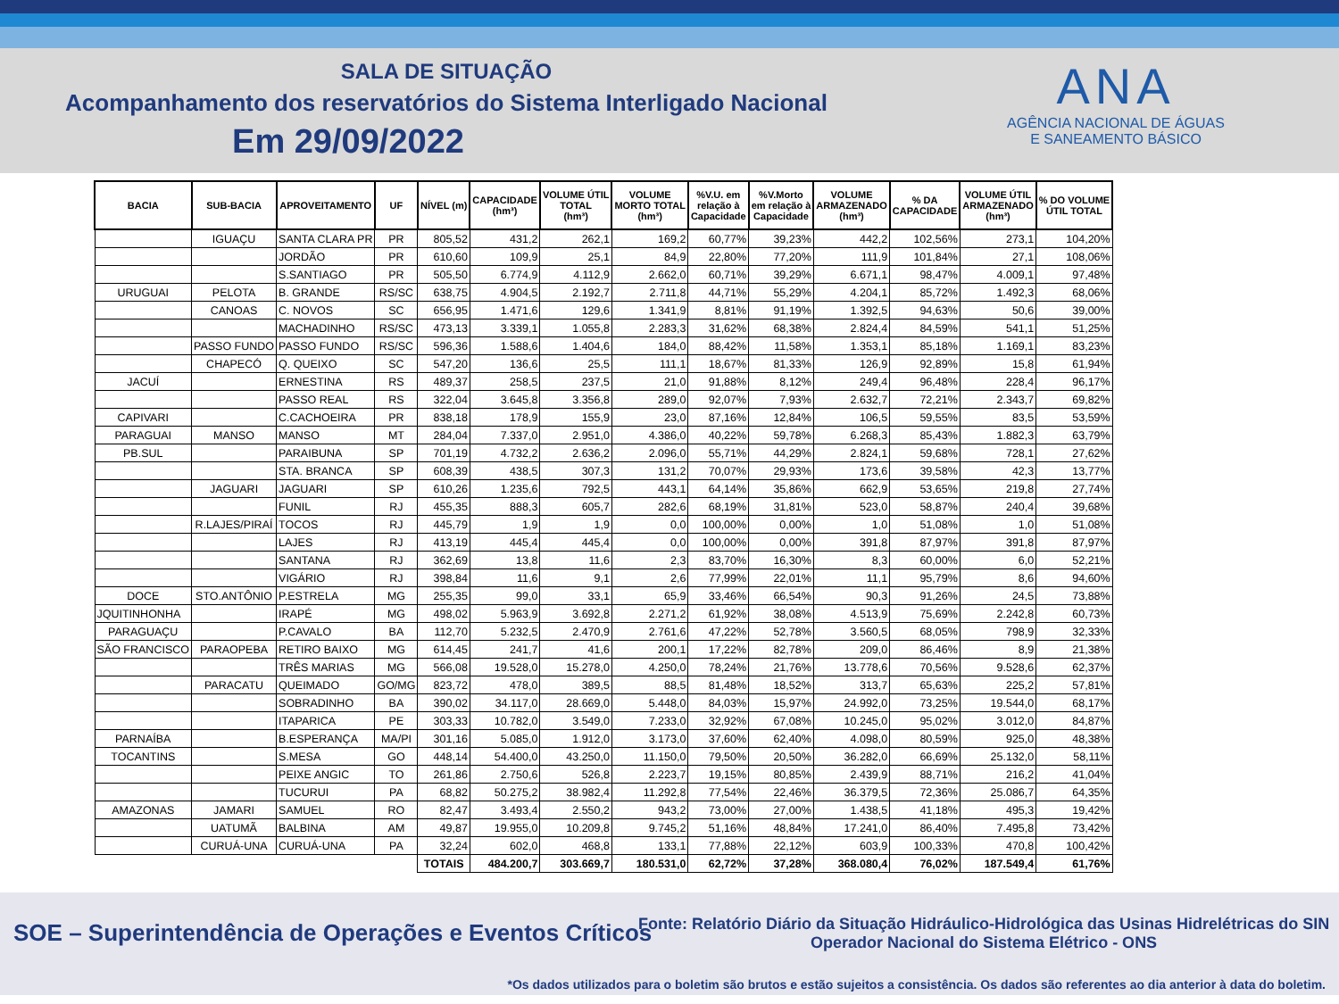SALA DE SITUAÇÃO
Acompanhamento dos reservatórios do Sistema Interligado Nacional
Em 29/09/2022
ANA
AGÊNCIA NACIONAL DE ÁGUAS
E SANEAMENTO BÁSICO
| BACIA | SUB-BACIA | APROVEITAMENTO | UF | NÍVEL (m) | CAPACIDADE (hm³) | VOLUME ÚTIL TOTAL (hm³) | VOLUME MORTO TOTAL (hm³) | %V.U. em relação à Capacidade | %V.Morto em relação à Capacidade | VOLUME ARMAZENADO (hm³) | % DA CAPACIDADE | VOLUME ÚTIL ARMAZENADO (hm³) | % DO VOLUME ÚTIL TOTAL |
| --- | --- | --- | --- | --- | --- | --- | --- | --- | --- | --- | --- | --- | --- |
| | IGUAÇU | SANTA CLARA PR | PR | 805,52 | 431,2 | 262,1 | 169,2 | 60,77% | 39,23% | 442,2 | 102,56% | 273,1 | 104,20% |
| | | JORDÃO | PR | 610,60 | 109,9 | 25,1 | 84,9 | 22,80% | 77,20% | 111,9 | 101,84% | 27,1 | 108,06% |
| | | S.SANTIAGO | PR | 505,50 | 6.774,9 | 4.112,9 | 2.662,0 | 60,71% | 39,29% | 6.671,1 | 98,47% | 4.009,1 | 97,48% |
| URUGUAI | PELOTA | B. GRANDE | RS/SC | 638,75 | 4.904,5 | 2.192,7 | 2.711,8 | 44,71% | 55,29% | 4.204,1 | 85,72% | 1.492,3 | 68,06% |
| | CANOAS | C. NOVOS | SC | 656,95 | 1.471,6 | 129,6 | 1.341,9 | 8,81% | 91,19% | 1.392,5 | 94,63% | 50,6 | 39,00% |
| | | MACHADINHO | RS/SC | 473,13 | 3.339,1 | 1.055,8 | 2.283,3 | 31,62% | 68,38% | 2.824,4 | 84,59% | 541,1 | 51,25% |
| | PASSO FUNDO | PASSO FUNDO | RS/SC | 596,36 | 1.588,6 | 1.404,6 | 184,0 | 88,42% | 11,58% | 1.353,1 | 85,18% | 1.169,1 | 83,23% |
| | CHAPECÓ | Q. QUEIXO | SC | 547,20 | 136,6 | 25,5 | 111,1 | 18,67% | 81,33% | 126,9 | 92,89% | 15,8 | 61,94% |
| JACUÍ | | ERNESTINA | RS | 489,37 | 258,5 | 237,5 | 21,0 | 91,88% | 8,12% | 249,4 | 96,48% | 228,4 | 96,17% |
| | | PASSO REAL | RS | 322,04 | 3.645,8 | 3.356,8 | 289,0 | 92,07% | 7,93% | 2.632,7 | 72,21% | 2.343,7 | 69,82% |
| CAPIVARI | | C.CACHOEIRA | PR | 838,18 | 178,9 | 155,9 | 23,0 | 87,16% | 12,84% | 106,5 | 59,55% | 83,5 | 53,59% |
| PARAGUAI | MANSO | MANSO | MT | 284,04 | 7.337,0 | 2.951,0 | 4.386,0 | 40,22% | 59,78% | 6.268,3 | 85,43% | 1.882,3 | 63,79% |
| PB.SUL | | PARAIBUNA | SP | 701,19 | 4.732,2 | 2.636,2 | 2.096,0 | 55,71% | 44,29% | 2.824,1 | 59,68% | 728,1 | 27,62% |
| | | STA. BRANCA | SP | 608,39 | 438,5 | 307,3 | 131,2 | 70,07% | 29,93% | 173,6 | 39,58% | 42,3 | 13,77% |
| | JAGUARI | JAGUARI | SP | 610,26 | 1.235,6 | 792,5 | 443,1 | 64,14% | 35,86% | 662,9 | 53,65% | 219,8 | 27,74% |
| | | FUNIL | RJ | 455,35 | 888,3 | 605,7 | 282,6 | 68,19% | 31,81% | 523,0 | 58,87% | 240,4 | 39,68% |
| | R.LAJES/PIRAÍ | TOCOS | RJ | 445,79 | 1,9 | 1,9 | 0,0 | 100,00% | 0,00% | 1,0 | 51,08% | 1,0 | 51,08% |
| | | LAJES | RJ | 413,19 | 445,4 | 445,4 | 0,0 | 100,00% | 0,00% | 391,8 | 87,97% | 391,8 | 87,97% |
| | | SANTANA | RJ | 362,69 | 13,8 | 11,6 | 2,3 | 83,70% | 16,30% | 8,3 | 60,00% | 6,0 | 52,21% |
| | | VIGÁRIO | RJ | 398,84 | 11,6 | 9,1 | 2,6 | 77,99% | 22,01% | 11,1 | 95,79% | 8,6 | 94,60% |
| DOCE | STO.ANTÔNIO | P.ESTRELA | MG | 255,35 | 99,0 | 33,1 | 65,9 | 33,46% | 66,54% | 90,3 | 91,26% | 24,5 | 73,88% |
| JQUITINHONHA | | IRAPÉ | MG | 498,02 | 5.963,9 | 3.692,8 | 2.271,2 | 61,92% | 38,08% | 4.513,9 | 75,69% | 2.242,8 | 60,73% |
| PARAGUAÇU | | P.CAVALO | BA | 112,70 | 5.232,5 | 2.470,9 | 2.761,6 | 47,22% | 52,78% | 3.560,5 | 68,05% | 798,9 | 32,33% |
| SÃO FRANCISCO | PARAOPEBA | RETIRO BAIXO | MG | 614,45 | 241,7 | 41,6 | 200,1 | 17,22% | 82,78% | 209,0 | 86,46% | 8,9 | 21,38% |
| | | TRÊS MARIAS | MG | 566,08 | 19.528,0 | 15.278,0 | 4.250,0 | 78,24% | 21,76% | 13.778,6 | 70,56% | 9.528,6 | 62,37% |
| | PARACATU | QUEIMADO | GO/MG | 823,72 | 478,0 | 389,5 | 88,5 | 81,48% | 18,52% | 313,7 | 65,63% | 225,2 | 57,81% |
| | | SOBRADINHO | BA | 390,02 | 34.117,0 | 28.669,0 | 5.448,0 | 84,03% | 15,97% | 24.992,0 | 73,25% | 19.544,0 | 68,17% |
| | | ITAPARICA | PE | 303,33 | 10.782,0 | 3.549,0 | 7.233,0 | 32,92% | 67,08% | 10.245,0 | 95,02% | 3.012,0 | 84,87% |
| PARNAÍBA | | B.ESPERANÇA | MA/PI | 301,16 | 5.085,0 | 1.912,0 | 3.173,0 | 37,60% | 62,40% | 4.098,0 | 80,59% | 925,0 | 48,38% |
| TOCANTINS | | S.MESA | GO | 448,14 | 54.400,0 | 43.250,0 | 11.150,0 | 79,50% | 20,50% | 36.282,0 | 66,69% | 25.132,0 | 58,11% |
| | | PEIXE ANGIC | TO | 261,86 | 2.750,6 | 526,8 | 2.223,7 | 19,15% | 80,85% | 2.439,9 | 88,71% | 216,2 | 41,04% |
| | | TUCURUI | PA | 68,82 | 50.275,2 | 38.982,4 | 11.292,8 | 77,54% | 22,46% | 36.379,5 | 72,36% | 25.086,7 | 64,35% |
| AMAZONAS | JAMARI | SAMUEL | RO | 82,47 | 3.493,4 | 2.550,2 | 943,2 | 73,00% | 27,00% | 1.438,5 | 41,18% | 495,3 | 19,42% |
| | UATUMÃ | BALBINA | AM | 49,87 | 19.955,0 | 10.209,8 | 9.745,2 | 51,16% | 48,84% | 17.241,0 | 86,40% | 7.495,8 | 73,42% |
| | CURUÁ-UNA | CURUÁ-UNA | PA | 32,24 | 602,0 | 468,8 | 133,1 | 77,88% | 22,12% | 603,9 | 100,33% | 470,8 | 100,42% |
| | | | | TOTAIS | 484.200,7 | 303.669,7 | 180.531,0 | 62,72% | 37,28% | 368.080,4 | 76,02% | 187.549,4 | 61,76% |
SOE – Superintendência de Operações e Eventos Críticos
Fonte: Relatório Diário da Situação Hidráulico-Hidrológica das Usinas Hidrelétricas do SIN
Operador Nacional do Sistema Elétrico - ONS
*Os dados utilizados para o boletim são brutos e estão sujeitos a consistência. Os dados são referentes ao dia anterior à data do boletim.